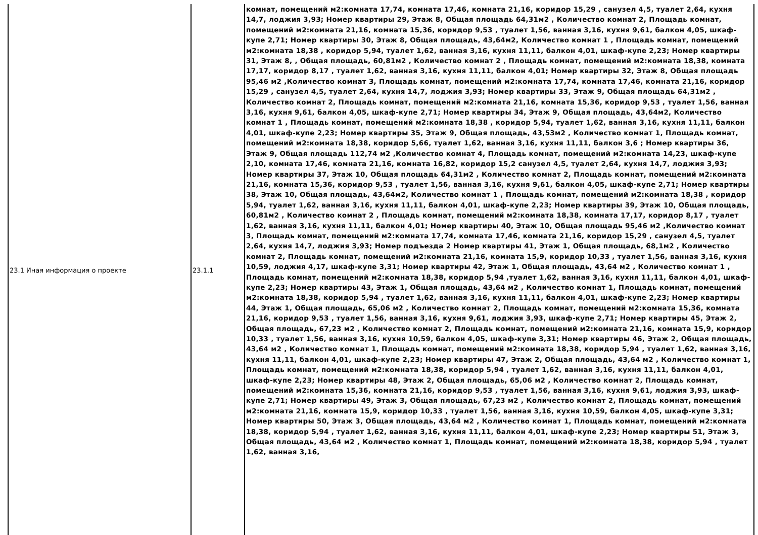| 23.1 Иная информация о проекте | 23.1.1 | комнат, помещений м2:комната 17,74, комната 17,46, комната 21,16, коридор 15,29 , санузел 4,5, туалет 2,64, кухня 14,7, лоджия 3,93; Номер квартиры 29, Этаж 8, Общая площадь 64,31м2 , Количество комнат 2, Площадь комнат, помещений м2:комната 21,16, комната 15,36, коридор 9,53 , туалет 1,56, ванная 3,16, кухня 9,61, балкон 4,05, шкаф-купе 2,71; Номер квартиры 30, Этаж 8, Общая площадь, 43,64м2, Количество комнат 1 , Площадь комнат, помещений м2:комната 18,38 , коридор 5,94, туалет 1,62, ванная 3,16, кухня 11,11, балкон 4,01, шкаф-купе 2,23; Номер квартиры 31, Этаж 8, , Общая площадь, 60,81м2 , Количество комнат 2 , Площадь комнат, помещений м2:комната 18,38, комната 17,17, коридор 8,17 , туалет 1,62, ванная 3,16, кухня 11,11, балкон 4,01; Номер квартиры 32, Этаж 8, Общая площадь 95,46 м2 ,Количество комнат 3, Площадь комнат, помещений м2:комната 17,74, комната 17,46, комната 21,16, коридор 15,29 , санузел 4,5, туалет 2,64, кухня 14,7, лоджия 3,93; Номер квартиры 33, Этаж 9, Общая площадь 64,31м2 , Количество комнат 2, Площадь комнат, помещений м2:комната 21,16, комната 15,36, коридор 9,53 , туалет 1,56, ванная 3,16, кухня 9,61, балкон 4,05, шкаф-купе 2,71; Номер квартиры 34, Этаж 9, Общая площадь, 43,64м2, Количество комнат 1 , Площадь комнат, помещений м2:комната 18,38 , коридор 5,94, туалет 1,62, ванная 3,16, кухня 11,11, балкон 4,01, шкаф-купе 2,23; Номер квартиры 35, Этаж 9, Общая площадь, 43,53м2 , Количество комнат 1, Площадь комнат, помещений м2:комната 18,38, коридор 5,66, туалет 1,62, ванная 3,16, кухня 11,11, балкон 3,6 ; Номер квартиры 36, Этаж 9, Общая площадь 112,74 м2 ,Количество комнат 4, Площадь комнат, помещений м2:комната 14,23, шкаф-купе 2,10, комната 17,46, комната 21,16, комната 16,82, коридор 15,2 санузел 4,5, туалет 2,64, кухня 14,7, лоджия 3,93; Номер квартиры 37, Этаж 10, Общая площадь 64,31м2 , Количество комнат 2, Площадь комнат, помещений м2:комната 21,16, комната 15,36, коридор 9,53 , туалет 1,56, ванная 3,16, кухня 9,61, балкон 4,05, шкаф-купе 2,71; Номер квартиры 38, Этаж 10, Общая площадь, 43,64м2, Количество комнат 1 , Площадь комнат, помещений м2:комната 18,38 , коридор 5,94, туалет 1,62, ванная 3,16, кухня 11,11, балкон 4,01, шкаф-купе 2,23; Номер квартиры 39, Этаж 10, Общая площадь, 60,81м2 , Количество комнат 2 , Площадь комнат, помещений м2:комната 18,38, комната 17,17, коридор 8,17 , туалет 1,62, ванная 3,16, кухня 11,11, балкон 4,01; Номер квартиры 40, Этаж 10, Общая площадь 95,46 м2 ,Количество комнат 3, Площадь комнат, помещений м2:комната 17,74, комната 17,46, комната 21,16, коридор 15,29 , санузел 4,5, туалет 2,64, кухня 14,7, лоджия 3,93; Номер подъезда 2 Номер квартиры 41, Этаж 1, Общая площадь, 68,1м2 , Количество комнат 2, Площадь комнат, помещений м2:комната 21,16, комната 15,9, коридор 10,33 , туалет 1,56, ванная 3,16, кухня 10,59, лоджия 4,17, шкаф-купе 3,31; Номер квартиры 42, Этаж 1, Общая площадь, 43,64 м2 , Количество комнат 1 , Площадь комнат, помещений м2:комната 18,38, коридор 5,94 ,туалет 1,62, ванная 3,16, кухня 11,11, балкон 4,01, шкаф-купе 2,23; Номер квартиры 43, Этаж 1, Общая площадь, 43,64 м2 , Количество комнат 1, Площадь комнат, помещений м2:комната 18,38, коридор 5,94 , туалет 1,62, ванная 3,16, кухня 11,11, балкон 4,01, шкаф-купе 2,23; Номер квартиры 44, Этаж 1, Общая площадь, 65,06 м2 , Количество комнат 2, Площадь комнат, помещений м2:комната 15,36, комната 21,16, коридор 9,53 , туалет 1,56, ванная 3,16, кухня 9,61, лоджия 3,93, шкаф-купе 2,71; Номер квартиры 45, Этаж 2, Общая площадь, 67,23 м2 , Количество комнат 2, Площадь комнат, помещений м2:комната 21,16, комната 15,9, коридор 10,33 , туалет 1,56, ванная 3,16, кухня 10,59, балкон 4,05, шкаф-купе 3,31; Номер квартиры 46, Этаж 2, Общая площадь, 43,64 м2 , Количество комнат 1, Площадь комнат, помещений м2:комната 18,38, коридор 5,94 , туалет 1,62, ванная 3,16, кухня 11,11, балкон 4,01, шкаф-купе 2,23; Номер квартиры 47, Этаж 2, Общая площадь, 43,64 м2 , Количество комнат 1, Площадь комнат, помещений м2:комната 18,38, коридор 5,94 , туалет 1,62, ванная 3,16, кухня 11,11, балкон 4,01, шкаф-купе 2,23; Номер квартиры 48, Этаж 2, Общая площадь, 65,06 м2 , Количество комнат 2, Площадь комнат, помещений м2:комната 15,36, комната 21,16, коридор 9,53 , туалет 1,56, ванная 3,16, кухня 9,61, лоджия 3,93, шкаф-купе 2,71; Номер квартиры 49, Этаж 3, Общая площадь, 67,23 м2 , Количество комнат 2, Площадь комнат, помещений м2:комната 21,16, комната 15,9, коридор 10,33 , туалет 1,56, ванная 3,16, кухня 10,59, балкон 4,05, шкаф-купе 3,31; Номер квартиры 50, Этаж 3, Общая площадь, 43,64 м2 , Количество комнат 1, Площадь комнат, помещений м2:комната 18,38, коридор 5,94 , туалет 1,62, ванная 3,16, кухня 11,11, балкон 4,01, шкаф-купе 2,23; Номер квартиры 51, Этаж 3, Общая площадь, 43,64 м2 , Количество комнат 1, Площадь комнат, помещений м2:комната 18,38, коридор 5,94 , туалет 1,62, ванная 3,16, |